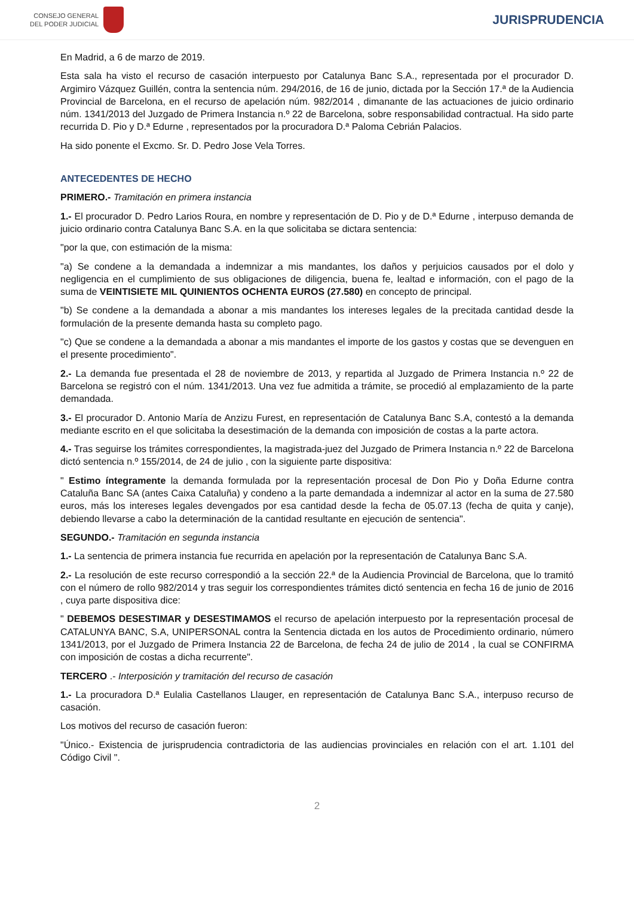CONSEJO GENERAL
DEL PODER JUDICIAL
JURISPRUDENCIA
En Madrid, a 6 de marzo de 2019.
Esta sala ha visto el recurso de casación interpuesto por Catalunya Banc S.A., representada por el procurador D. Argimiro Vázquez Guillén, contra la sentencia núm. 294/2016, de 16 de junio, dictada por la Sección 17.ª de la Audiencia Provincial de Barcelona, en el recurso de apelación núm. 982/2014 , dimanante de las actuaciones de juicio ordinario núm. 1341/2013 del Juzgado de Primera Instancia n.º 22 de Barcelona, sobre responsabilidad contractual. Ha sido parte recurrida D. Pio y D.ª Edurne , representados por la procuradora D.ª Paloma Cebrián Palacios.
Ha sido ponente el Excmo. Sr. D. Pedro Jose Vela Torres.
ANTECEDENTES DE HECHO
PRIMERO.- Tramitación en primera instancia
1.- El procurador D. Pedro Larios Roura, en nombre y representación de D. Pio y de D.ª Edurne , interpuso demanda de juicio ordinario contra Catalunya Banc S.A. en la que solicitaba se dictara sentencia:
"por la que, con estimación de la misma:
"a) Se condene a la demandada a indemnizar a mis mandantes, los daños y perjuicios causados por el dolo y negligencia en el cumplimiento de sus obligaciones de diligencia, buena fe, lealtad e información, con el pago de la suma de VEINTISIETE MIL QUINIENTOS OCHENTA EUROS (27.580) en concepto de principal.
"b) Se condene a la demandada a abonar a mis mandantes los intereses legales de la precitada cantidad desde la formulación de la presente demanda hasta su completo pago.
"c) Que se condene a la demandada a abonar a mis mandantes el importe de los gastos y costas que se devenguen en el presente procedimiento".
2.- La demanda fue presentada el 28 de noviembre de 2013, y repartida al Juzgado de Primera Instancia n.º 22 de Barcelona se registró con el núm. 1341/2013. Una vez fue admitida a trámite, se procedió al emplazamiento de la parte demandada.
3.- El procurador D. Antonio María de Anzizu Furest, en representación de Catalunya Banc S.A, contestó a la demanda mediante escrito en el que solicitaba la desestimación de la demanda con imposición de costas a la parte actora.
4.- Tras seguirse los trámites correspondientes, la magistrada-juez del Juzgado de Primera Instancia n.º 22 de Barcelona dictó sentencia n.º 155/2014, de 24 de julio , con la siguiente parte dispositiva:
" Estimo íntegramente la demanda formulada por la representación procesal de Don Pio y Doña Edurne contra Cataluña Banc SA (antes Caixa Cataluña) y condeno a la parte demandada a indemnizar al actor en la suma de 27.580 euros, más los intereses legales devengados por esa cantidad desde la fecha de 05.07.13 (fecha de quita y canje), debiendo llevarse a cabo la determinación de la cantidad resultante en ejecución de sentencia".
SEGUNDO.- Tramitación en segunda instancia
1.- La sentencia de primera instancia fue recurrida en apelación por la representación de Catalunya Banc S.A.
2.- La resolución de este recurso correspondió a la sección 22.ª de la Audiencia Provincial de Barcelona, que lo tramitó con el número de rollo 982/2014 y tras seguir los correspondientes trámites dictó sentencia en fecha 16 de junio de 2016 , cuya parte dispositiva dice:
" DEBEMOS DESESTIMAR y DESESTIMAMOS el recurso de apelación interpuesto por la representación procesal de CATALUNYA BANC, S.A, UNIPERSONAL contra la Sentencia dictada en los autos de Procedimiento ordinario, número 1341/2013, por el Juzgado de Primera Instancia 22 de Barcelona, de fecha 24 de julio de 2014 , la cual se CONFIRMA con imposición de costas a dicha recurrente".
TERCERO .- Interposición y tramitación del recurso de casación
1.- La procuradora D.ª Eulalia Castellanos Llauger, en representación de Catalunya Banc S.A., interpuso recurso de casación.
Los motivos del recurso de casación fueron:
"Único.- Existencia de jurisprudencia contradictoria de las audiencias provinciales en relación con el art. 1.101 del Código Civil ".
2